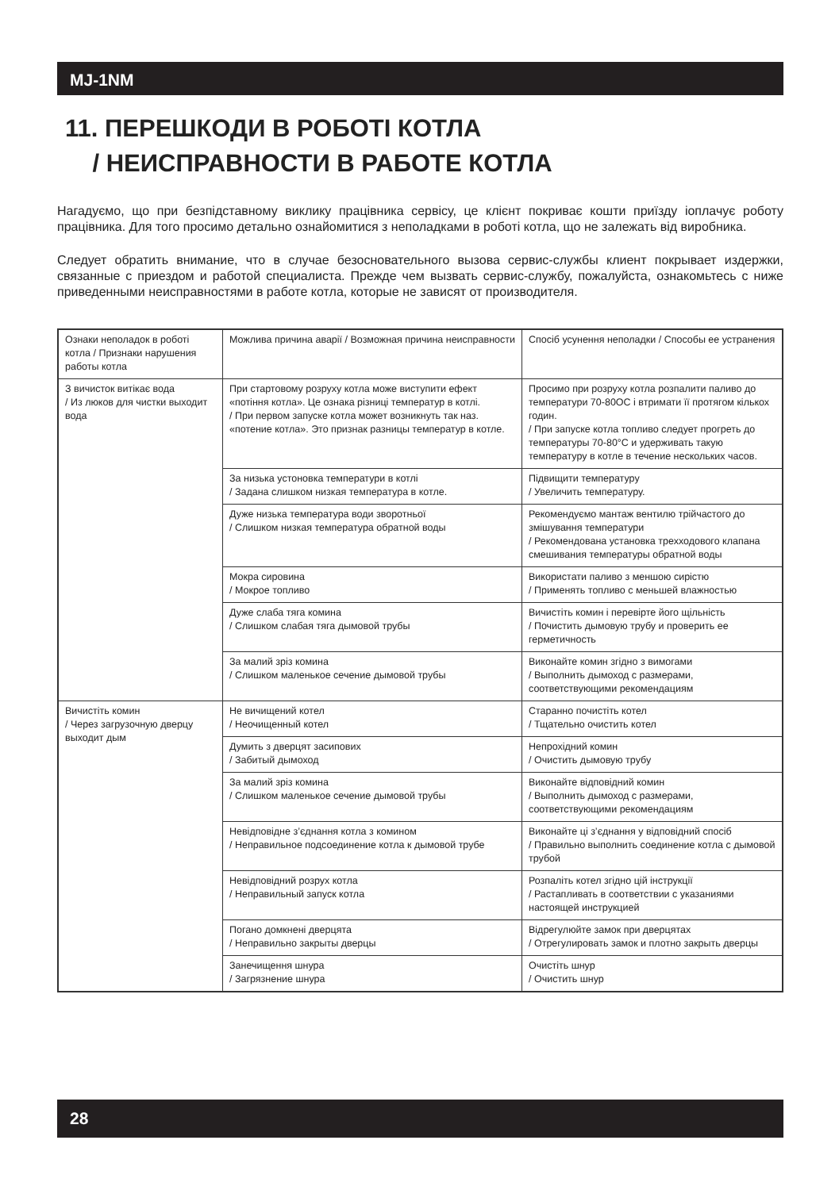MJ-1NM
11. ПЕРЕШКОДИ В РОБОТІ КОТЛА
/ НЕИСПРАВНОСТИ В РАБОТЕ КОТЛА
Нагадуємо, що при безпідставному виклику працівника сервісу, це клієнт покриває кошти приїзду іоплачує роботу працівника. Для того просимо детально ознайомитися з неполадками в роботі котла, що не залежать від виробника.
Следует обратить внимание, что в случае безосновательного вызова сервис-службы клиент покрывает издержки, связанные с приездом и работой специалиста. Прежде чем вызвать сервис-службу, пожалуйста, ознакомьтесь с ниже приведенными неисправностями в работе котла, которые не зависят от производителя.
| Ознаки неполадок в роботі котла / Признаки нарушения работы котла | Можлива причина аварії / Возможная причина неисправности | Спосіб усунення неполадки / Способы ее устранения |
| З вичисток витікає вода / Из люков для чистки выходит вода | При стартовому розруху котла може виступити ефект «потіння котла». Це ознака різниці температур в котлі. / При первом запуске котла может возникнуть так наз. «потение котла». Это признак разницы температур в котле. | Просимо при розруху котла розпалити паливо до температури 70-80ОС і втримати її протягом кількох годин. / При запуске котла топливо следует прогреть до температуры 70-80°С и удерживать такую температуру в котле в течение нескольких часов. |
| | За низька устоновка температури в котлі / Задана слишком низкая температура в котле. | Підвищити температуру / Увеличить температуру. |
| | Дуже низька температура води зворотньої / Слишком низкая температура обратной воды | Рекомендуємо мантаж вентилю трійчастого до змішування температури / Рекомендована установка трехходового клапана смешивания температуры обратной воды |
| | Мокра сировина / Мокрое топливо | Використати паливо з меншою сирістю / Применять топливо с меньшей влажностью |
| | Дуже слаба тяга комина / Слишком слабая тяга дымовой трубы | Вичистіть комин і перевірте його щільність / Почистить дымовую трубу и проверить ее герметичность |
| | За малий зріз комина / Слишком маленькое сечение дымовой трубы | Виконайте комин згідно з вимогами / Выполнить дымоход с размерами, соответствующими рекомендациям |
| Вичистіть комин / Через загрузочную дверцу выходит дым | Не вичищений котел / Неочищенный котел | Старанно почистіть котел / Тщательно очистить котел |
| | Думить з дверцят засипових / Забитый дымоход | Непрохідний комин / Очистить дымовую трубу |
| | За малий зріз комина / Слишком маленькое сечение дымовой трубы | Виконайте відповідний комин / Выполнить дымоход с размерами, соответствующими рекомендациям |
| | Невідповідне з’єднання котла з комином / Неправильное подсоединение котла к дымовой трубе | Виконайте ці з’єднання у відповідний спосіб / Правильно выполнить соединение котла с дымовой трубой |
| | Невідповідний розрух котла / Неправильный запуск котла | Розпаліть котел згідно цій інструкції / Растапливать в соответствии с указаниями настоящей инструкцией |
| | Погано домкнені дверцята / Неправильно закрыты дверцы | Відрегулюйте замок при дверцятах / Отрегулировать замок и плотно закрыть дверцы |
| | Занечищення шнура / Загрязнение шнура | Очистіть шнур / Очистить шнур |
28